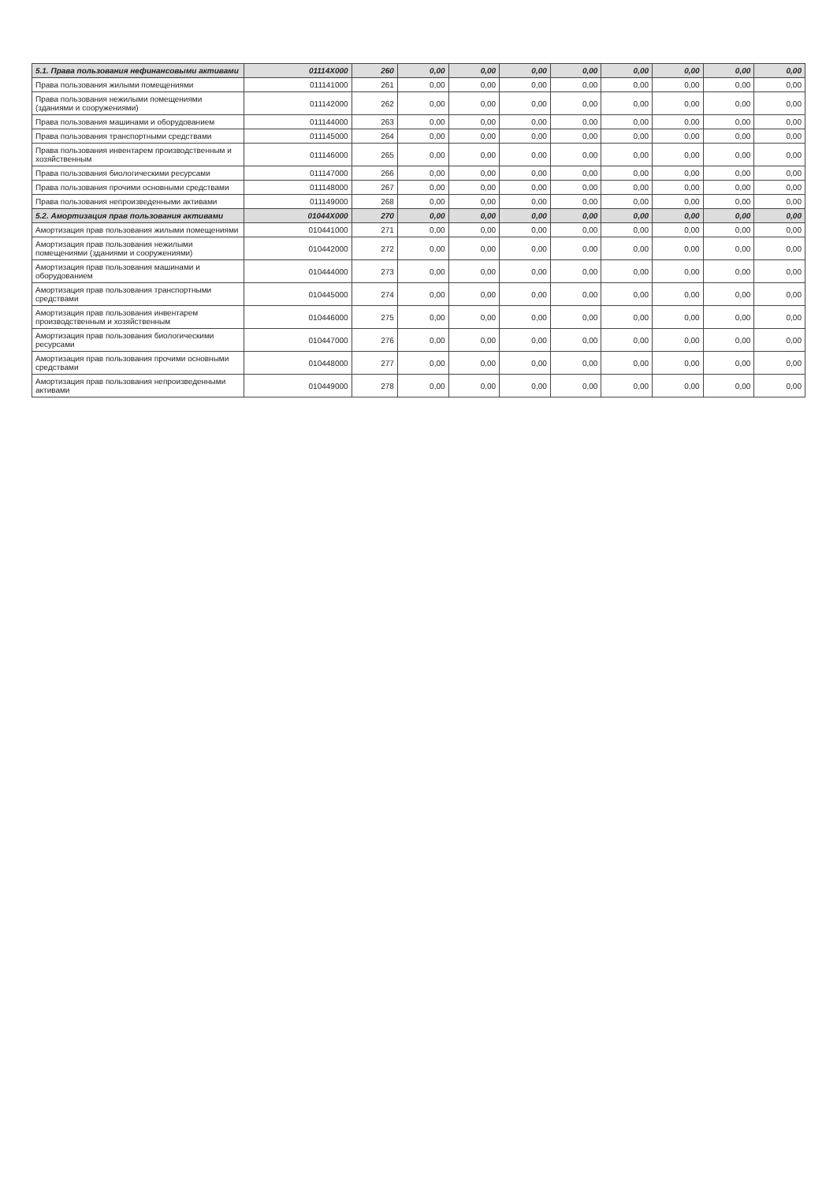| 5.1. Права пользования нефинансовыми активами | 01114X000 | 260 | 0,00 | 0,00 | 0,00 | 0,00 | 0,00 | 0,00 | 0,00 | 0,00 |
| Права пользования жилыми помещениями | 011141000 | 261 | 0,00 | 0,00 | 0,00 | 0,00 | 0,00 | 0,00 | 0,00 | 0,00 |
| Права пользования нежилыми помещениями (зданиями и сооружениями) | 011142000 | 262 | 0,00 | 0,00 | 0,00 | 0,00 | 0,00 | 0,00 | 0,00 | 0,00 |
| Права пользования машинами и оборудованием | 011144000 | 263 | 0,00 | 0,00 | 0,00 | 0,00 | 0,00 | 0,00 | 0,00 | 0,00 |
| Права пользования транспортными средствами | 011145000 | 264 | 0,00 | 0,00 | 0,00 | 0,00 | 0,00 | 0,00 | 0,00 | 0,00 |
| Права пользования инвентарем производственным и хозяйственным | 011146000 | 265 | 0,00 | 0,00 | 0,00 | 0,00 | 0,00 | 0,00 | 0,00 | 0,00 |
| Права пользования биологическими ресурсами | 011147000 | 266 | 0,00 | 0,00 | 0,00 | 0,00 | 0,00 | 0,00 | 0,00 | 0,00 |
| Права пользования прочими основными средствами | 011148000 | 267 | 0,00 | 0,00 | 0,00 | 0,00 | 0,00 | 0,00 | 0,00 | 0,00 |
| Права пользования непроизведенными активами | 011149000 | 268 | 0,00 | 0,00 | 0,00 | 0,00 | 0,00 | 0,00 | 0,00 | 0,00 |
| 5.2. Амортизация прав пользования активами | 01044X000 | 270 | 0,00 | 0,00 | 0,00 | 0,00 | 0,00 | 0,00 | 0,00 | 0,00 |
| Амортизация прав пользования жилыми помещениями | 010441000 | 271 | 0,00 | 0,00 | 0,00 | 0,00 | 0,00 | 0,00 | 0,00 | 0,00 |
| Амортизация прав пользования нежилыми помещениями (зданиями и сооружениями) | 010442000 | 272 | 0,00 | 0,00 | 0,00 | 0,00 | 0,00 | 0,00 | 0,00 | 0,00 |
| Амортизация прав пользования машинами и оборудованием | 010444000 | 273 | 0,00 | 0,00 | 0,00 | 0,00 | 0,00 | 0,00 | 0,00 | 0,00 |
| Амортизация прав пользования транспортными средствами | 010445000 | 274 | 0,00 | 0,00 | 0,00 | 0,00 | 0,00 | 0,00 | 0,00 | 0,00 |
| Амортизация прав пользования инвентарем производственным и хозяйственным | 010446000 | 275 | 0,00 | 0,00 | 0,00 | 0,00 | 0,00 | 0,00 | 0,00 | 0,00 |
| Амортизация прав пользования биологическими ресурсами | 010447000 | 276 | 0,00 | 0,00 | 0,00 | 0,00 | 0,00 | 0,00 | 0,00 | 0,00 |
| Амортизация прав пользования прочими основными средствами | 010448000 | 277 | 0,00 | 0,00 | 0,00 | 0,00 | 0,00 | 0,00 | 0,00 | 0,00 |
| Амортизация прав пользования непроизведенными активами | 010449000 | 278 | 0,00 | 0,00 | 0,00 | 0,00 | 0,00 | 0,00 | 0,00 | 0,00 |